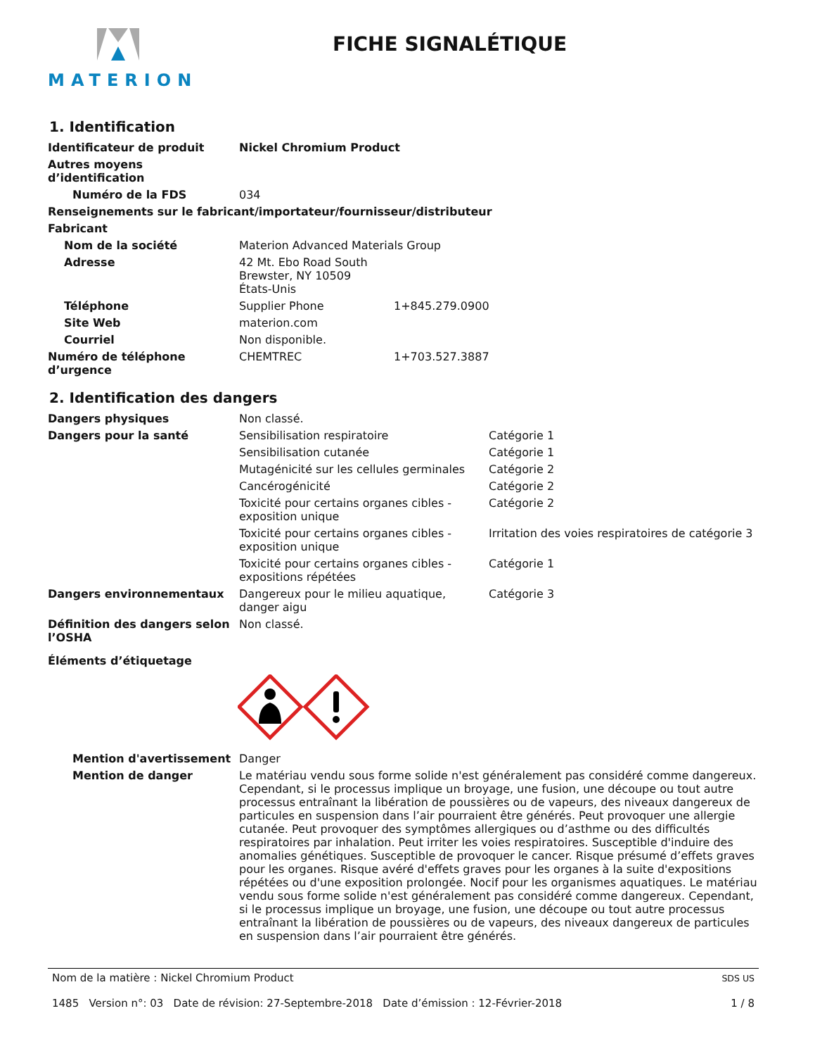MATERION
FICHE SIGNALÉTIQUE
1. Identification
Identificateur de produit Nickel Chromium Product
Autres moyens d’identification
Numéro de la FDS
034
Renseignements sur le fabricant/importateur/fournisseur/distributeur
Fabricant
Nom de la société
Materion Advanced Materials Group
Adresse 42 Mt. Ebo Road South
Brewster, NY 10509
États-Unis
Téléphone Supplier Phone
1+845.279.0900
Site Web
materion.com
Courriel
Non disponible.
Numéro de téléphone d’urgence
CHEMTREC
1+703.527.3887
2. Identification des dangers
Dangers physiques
Non classé.
Dangers pour la santé Sensibilisation respiratoire
Catégorie 1
Sensibilisation cutanée
Catégorie 1
Mutagénicité sur les cellules germinales
Catégorie 2
Cancérogénicité
Catégorie 2
Toxicité pour certains organes cibles - exposition unique
Catégorie 2
Toxicité pour certains organes cibles - exposition unique
Irritation des voies respiratoires de catégorie 3
Toxicité pour certains organes cibles - expositions répétées
Catégorie 1
Dangers environnementaux Dangereux pour le milieu aquatique, danger aigu
Catégorie 3
Définition des dangers selon l’OSHA
Non classé.
Éléments d’étiquetage
Mention d'avertissement
Danger
Mention de danger Le matériau vendu sous forme solide n'est généralement pas considéré comme dangereux. Cependant, si le processus implique un broyage, une fusion, une découpe ou tout autre processus entraînant la libération de poussières ou de vapeurs, des niveaux dangereux de particules en suspension dans l’air pourraient être générés. Peut provoquer une allergie cutanée. Peut provoquer des symptômes allergiques ou d’asthme ou des difficultés respiratoires par inhalation. Peut irriter les voies respiratoires. Susceptible d'induire des anomalies génétiques. Susceptible de provoquer le cancer. Risque présumé d’effets graves pour les organes. Risque avéré d'effets graves pour les organes à la suite d'expositions répétées ou d'une exposition prolongée. Nocif pour les organismes aquatiques. Le matériau vendu sous forme solide n'est généralement pas considéré comme dangereux. Cependant, si le processus implique un broyage, une fusion, une découpe ou tout autre processus entraînant la libération de poussières ou de vapeurs, des niveaux dangereux de particules en suspension dans l’air pourraient être générés.
Nom de la matière : Nickel Chromium Product
1485 Version n°: 03 Date de révision: 27-Septembre-2018 Date d’émission : 12-Février-2018
SDS US
1 / 8